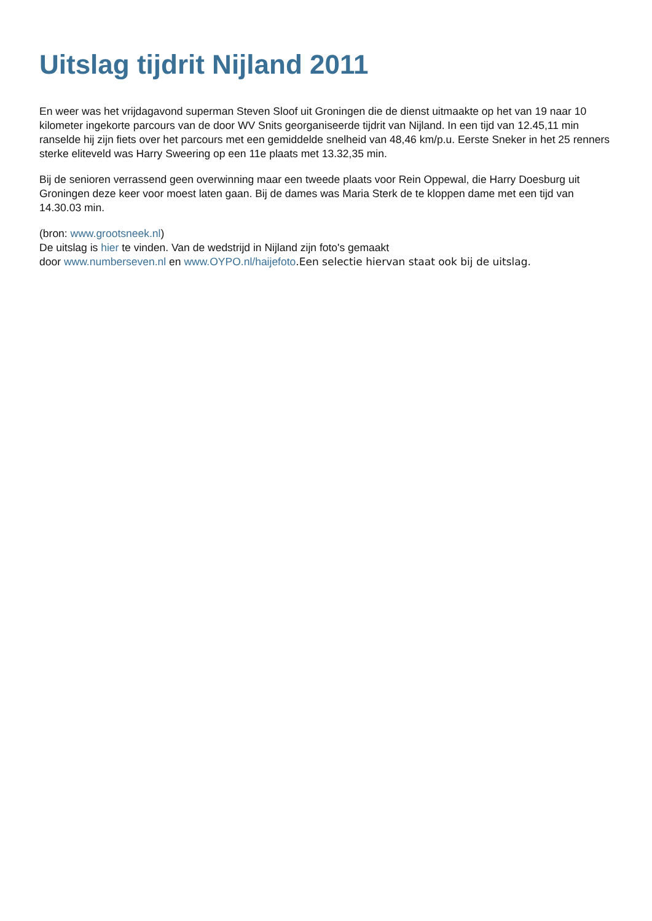Uitslag tijdrit Nijland 2011
En weer was het vrijdagavond superman Steven Sloof uit Groningen die de dienst uitmaakte op het van 19 naar 10 kilometer ingekorte parcours van de door WV Snits georganiseerde tijdrit van Nijland. In een tijd van 12.45,11 min ranselde hij zijn fiets over het parcours met een gemiddelde snelheid van 48,46 km/p.u. Eerste Sneker in het 25 renners sterke eliteveld was Harry Sweering op een 11e plaats met 13.32,35 min.
Bij de senioren verrassend geen overwinning maar een tweede plaats voor Rein Oppewal, die Harry Doesburg uit Groningen deze keer voor moest laten gaan. Bij de dames was Maria Sterk de te kloppen dame met een tijd van 14.30.03 min.
(bron: www.grootsneek.nl)
De uitslag is hier te vinden. Van de wedstrijd in Nijland zijn foto's gemaakt
door www.numberseven.nl en www.OYPO.nl/haijefoto.Een selectie hiervan staat ook bij de uitslag.